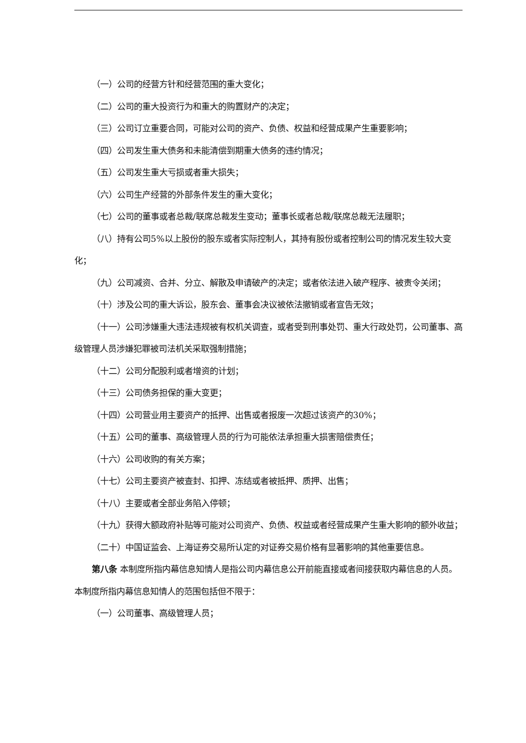（一）公司的经营方针和经营范围的重大变化；
（二）公司的重大投资行为和重大的购置财产的决定；
（三）公司订立重要合同，可能对公司的资产、负债、权益和经营成果产生重要影响；
（四）公司发生重大债务和未能清偿到期重大债务的违约情况；
（五）公司发生重大亏损或者重大损失；
（六）公司生产经营的外部条件发生的重大变化；
（七）公司的董事或者总裁/联席总裁发生变动；董事长或者总裁/联席总裁无法履职；
（八）持有公司5%以上股份的股东或者实际控制人，其持有股份或者控制公司的情况发生较大变化；
（九）公司减资、合并、分立、解散及申请破产的决定；或者依法进入破产程序、被责令关闭；
（十）涉及公司的重大诉讼，股东会、董事会决议被依法撤销或者宣告无效；
（十一）公司涉嫌重大违法违规被有权机关调查，或者受到刑事处罚、重大行政处罚，公司董事、高级管理人员涉嫌犯罪被司法机关采取强制措施；
（十二）公司分配股利或者增资的计划；
（十三）公司债务担保的重大变更；
（十四）公司营业用主要资产的抵押、出售或者报废一次超过该资产的30%；
（十五）公司的董事、高级管理人员的行为可能依法承担重大损害赔偿责任；
（十六）公司收购的有关方案；
（十七）公司主要资产被查封、扣押、冻结或者被抵押、质押、出售；
（十八）主要或者全部业务陷入停顿；
（十九）获得大额政府补贴等可能对公司资产、负债、权益或者经营成果产生重大影响的额外收益；
（二十）中国证监会、上海证券交易所认定的对证券交易价格有显著影响的其他重要信息。
第八条 本制度所指内幕信息知情人是指公司内幕信息公开前能直接或者间接获取内幕信息的人员。本制度所指内幕信息知情人的范围包括但不限于：
（一）公司董事、高级管理人员；